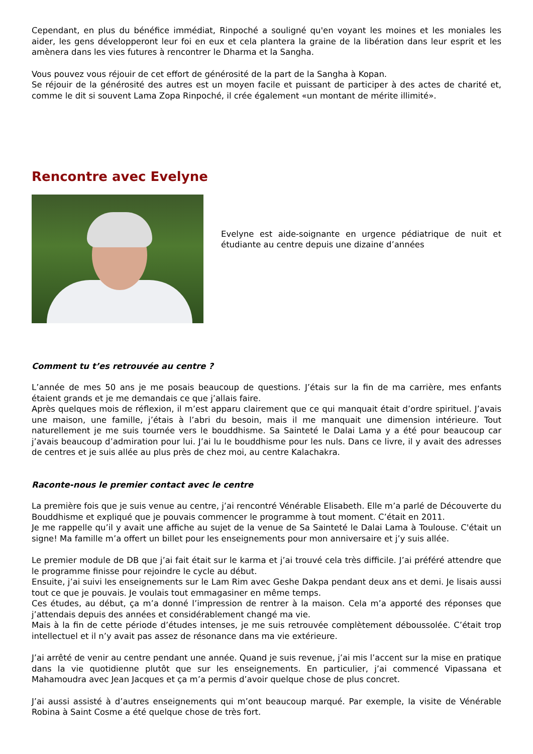Cependant, en plus du bénéfice immédiat, Rinpoché a souligné qu'en voyant les moines et les moniales les aider, les gens développeront leur foi en eux et cela plantera la graine de la libération dans leur esprit et les amènera dans les vies futures à rencontrer le Dharma et la Sangha.
Vous pouvez vous réjouir de cet effort de générosité de la part de la Sangha à Kopan.
Se réjouir de la générosité des autres est un moyen facile et puissant de participer à des actes de charité et, comme le dit si souvent Lama Zopa Rinpoché, il crée également «un montant de mérite illimité».
Rencontre avec Evelyne
Evelyne est aide-soignante en urgence pédiatrique de nuit et étudiante au centre depuis une dizaine d’années
Comment tu t’es retrouvée au centre ?
L’année de mes 50 ans je me posais beaucoup de questions. J’étais sur la fin de ma carrière, mes enfants étaient grands et je me demandais ce que j’allais faire.
Après quelques mois de réflexion, il m’est apparu clairement que ce qui manquait était d’ordre spirituel. J’avais une maison, une famille, j’étais à l’abri du besoin, mais il me manquait une dimension intérieure. Tout naturellement je me suis tournée vers le bouddhisme. Sa Sainteté le Dalai Lama y a été pour beaucoup car j’avais beaucoup d’admiration pour lui. J’ai lu le bouddhisme pour les nuls. Dans ce livre, il y avait des adresses de centres et je suis allée au plus près de chez moi, au centre Kalachakra.
Raconte-nous le premier contact avec le centre
La première fois que je suis venue au centre, j’ai rencontré Vénérable Elisabeth. Elle m’a parlé de Découverte du Bouddhisme et expliqué que je pouvais commencer le programme à tout moment. C’était en 2011.
Je me rappelle qu’il y avait une affiche au sujet de la venue de Sa Sainteté le Dalai Lama à Toulouse. C'était un signe! Ma famille m’a offert un billet pour les enseignements pour mon anniversaire et j’y suis allée.
Le premier module de DB que j’ai fait était sur le karma et j’ai trouvé cela très difficile. J’ai préféré attendre que le programme finisse pour rejoindre le cycle au début.
Ensuite, j’ai suivi les enseignements sur le Lam Rim avec Geshe Dakpa pendant deux ans et demi. Je lisais aussi tout ce que je pouvais. Je voulais tout emmagasiner en même temps.
Ces études, au début, ça m’a donné l’impression de rentrer à la maison. Cela m’a apporté des réponses que j’attendais depuis des années et considérablement changé ma vie.
Mais à la fin de cette période d’études intenses, je me suis retrouvée complètement déboussolée. C’était trop intellectuel et il n’y avait pas assez de résonance dans ma vie extérieure.
J’ai arrêté de venir au centre pendant une année. Quand je suis revenue, j’ai mis l’accent sur la mise en pratique dans la vie quotidienne plutôt que sur les enseignements. En particulier, j’ai commencé Vipassana et Mahamoudra avec Jean Jacques et ça m’a permis d’avoir quelque chose de plus concret.
J’ai aussi assisté à d’autres enseignements qui m’ont beaucoup marqué. Par exemple, la visite de Vénérable Robina à Saint Cosme a été quelque chose de très fort.